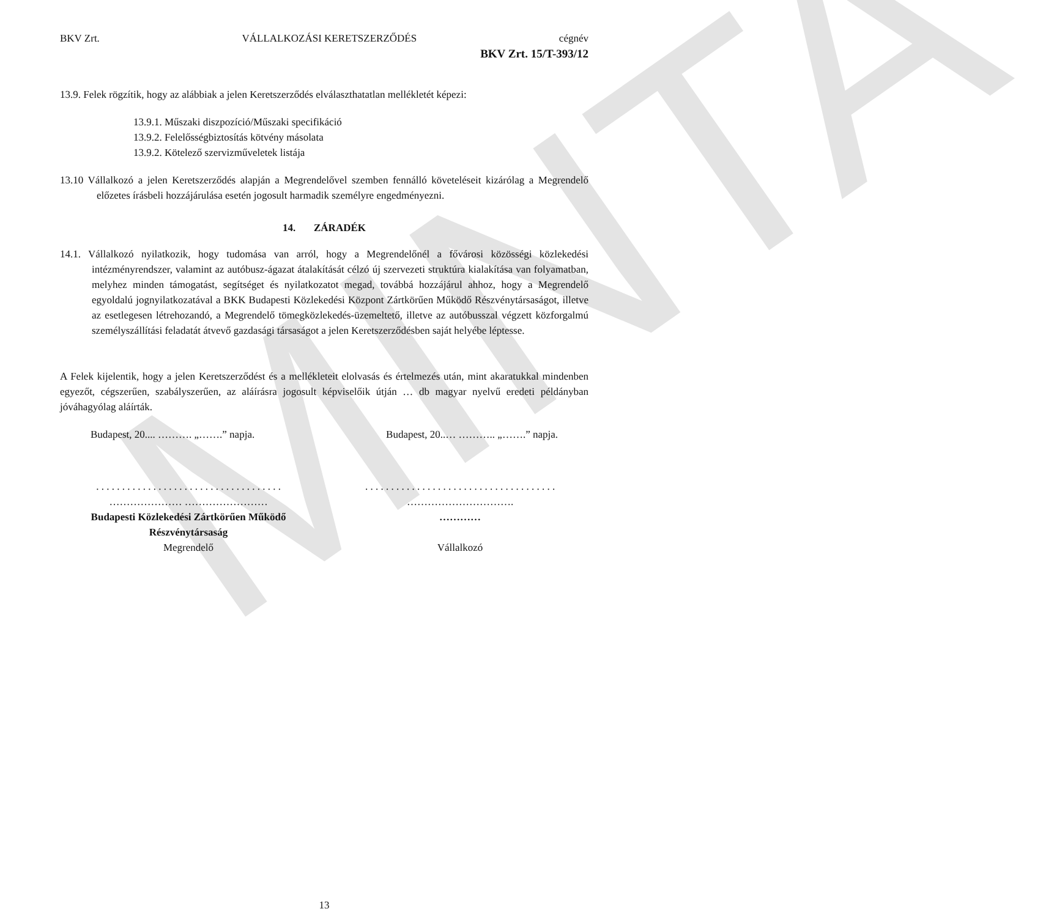MINTA
BKV Zrt. VÁLLALKOZÁSI KERETSZERZŐDÉS cégnév
BKV Zrt. 15/T-393/12
13.9. Felek rögzítik, hogy az alábbiak a jelen Keretszerződés elválaszthatatlan mellékletét képezi:
13.9.1. Műszaki diszpozíció/Műszaki specifikáció
13.9.2. Felelősségbiztosítás kötvény másolata
13.9.2. Kötelező szervizműveletek listája
13.10 Vállalkozó a jelen Keretszerződés alapján a Megrendelővel szemben fennálló követeléseit kizárólag a Megrendelő előzetes írásbeli hozzájárulása esetén jogosult harmadik személyre engedményezni.
14. ZÁRADÉK
14.1. Vállalkozó nyilatkozik, hogy tudomása van arról, hogy a Megrendelőnél a fővárosi közösségi közlekedési intézményrendszer, valamint az autóbusz-ágazat átalakítását célzó új szervezeti struktúra kialakítása van folyamatban, melyhez minden támogatást, segítséget és nyilatkozatot megad, továbbá hozzájárul ahhoz, hogy a Megrendelő egyoldalú jognyilatkozatával a BKK Budapesti Közlekedési Központ Zártkörűen Működő Részvénytársaságot, illetve az esetlegesen létrehozandó, a Megrendelő tömegközlekedés-üzemeltető, illetve az autóbusszal végzett közforgalmú személyszállítási feladatát átvevő gazdasági társaságot a jelen Keretszerződésben saját helyébe léptesse.
A Felek kijelentik, hogy a jelen Keretszerződést és a mellékleteit elolvasás és értelmezés után, mint akaratukkal mindenben egyezőt, cégszerűen, szabályszerűen, az aláírásra jogosult képviselőik útján … db magyar nyelvű eredeti példányban jóváhagyólag aláírták.
Budapest, 20.... ………. „…….” napja. Budapest, 20..… ……….. „…….” napja.
. . . . . . . . . . . . . . . . . . . . . . . . . . . . . . . . . . . .
………………… ……………………
Budapesti Közlekedési Zártkörűen Működő Részvénytársaság
Megrendelő
. . . . . . . . . . . . . . . . . . . . . . . . . . . . . . . . . . . . .
………………………….
…………
Vállalkozó
13